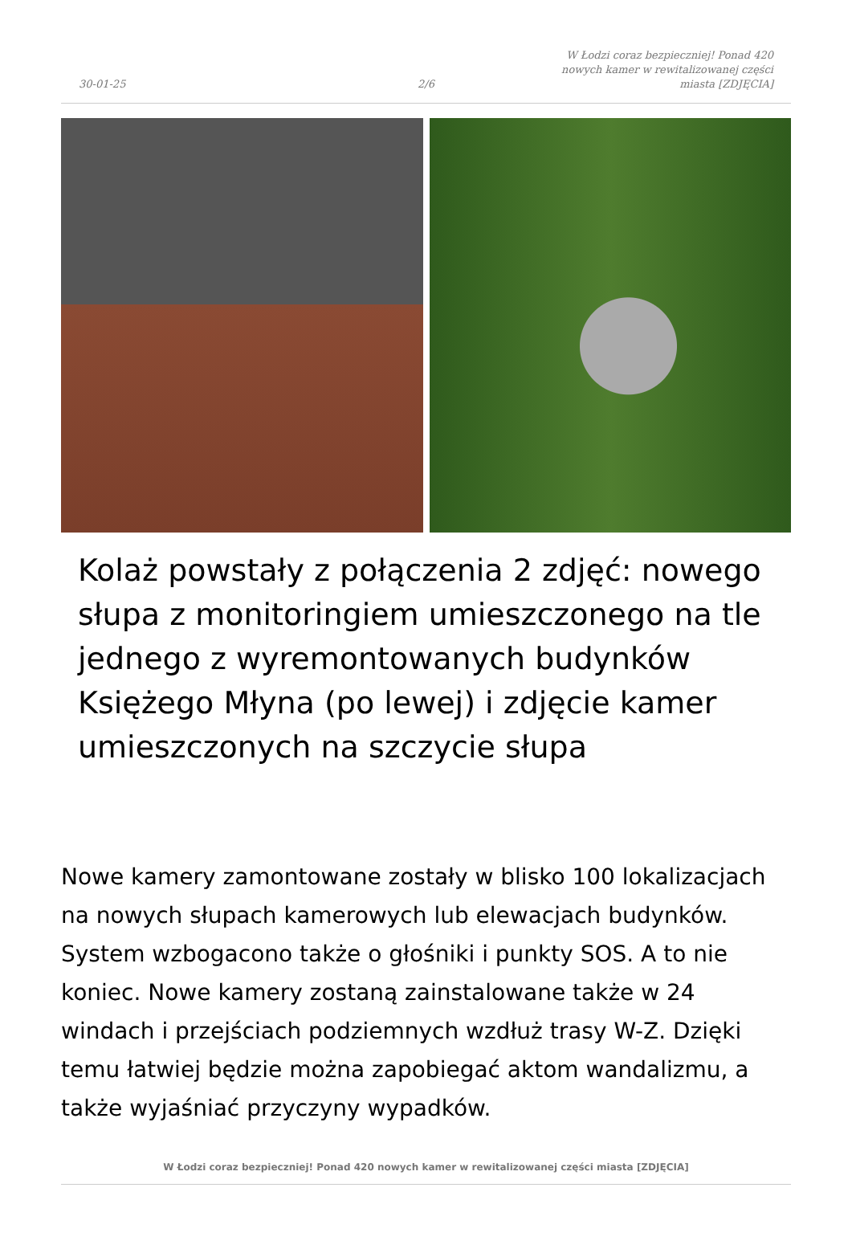30-01-25
2/6
W Łodzi coraz bezpieczniej! Ponad 420 nowych kamer w rewitalizowanej części miasta [ZDJĘCIA]
Kolaż powstały z połączenia 2 zdjęć: nowego słupa z monitoringiem umieszczonego na tle jednego z wyremontowanych budynków Księżego Młyna (po lewej) i zdjęcie kamer umieszczonych na szczycie słupa
Nowe kamery zamontowane zostały w blisko 100 lokalizacjach na nowych słupach kamerowych lub elewacjach budynków. System wzbogacono także o głośniki i punkty SOS. A to nie koniec. Nowe kamery zostaną zainstalowane także w 24 windach i przejściach podziemnych wzdłuż trasy W-Z. Dzięki temu łatwiej będzie można zapobiegać aktom wandalizmu, a także wyjaśniać przyczyny wypadków.
W Łodzi coraz bezpieczniej! Ponad 420 nowych kamer w rewitalizowanej części miasta [ZDJĘCIA]